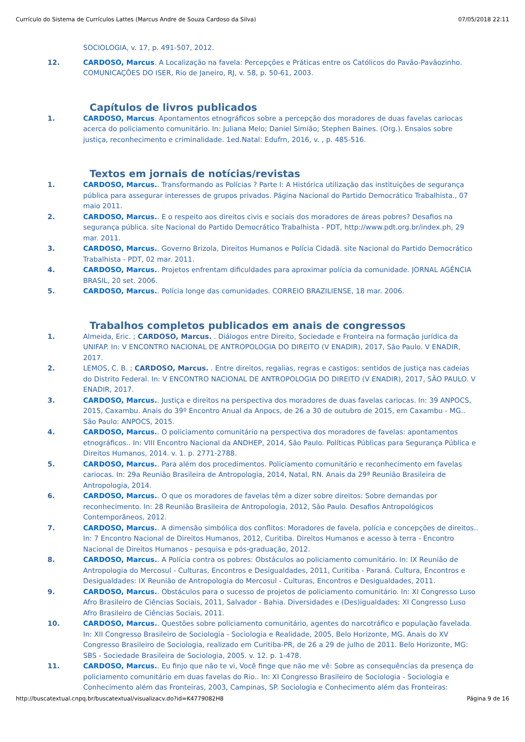Currículo do Sistema de Currículos Lattes (Marcus Andre de Souza Cardoso da Silva) 07/05/2018 22:11
SOCIOLOGIA, v. 17, p. 491-507, 2012.
12. CARDOSO, Marcus. A Localização na favela: Percepções e Práticas entre os Católicos do Pavão-Pavãozinho. COMUNICAÇÕES DO ISER, Rio de Janeiro, RJ, v. 58, p. 50-61, 2003.
Capítulos de livros publicados
1. CARDOSO, Marcus. Apontamentos etnográficos sobre a percepção dos moradores de duas favelas cariocas acerca do policiamento comunitário. In: Juliana Melo; Daniel Simião; Stephen Baines. (Org.). Ensaios sobre justiça, reconhecimento e criminalidade. 1ed.Natal: Edufrn, 2016, v. , p. 485-516.
Textos em jornais de notícias/revistas
1. CARDOSO, Marcus.. Transformando as Polícias ? Parte I: A Histórica utilização das instituições de segurança pública para assegurar interesses de grupos privados. Página Nacional do Partido Democrático Trabalhista., 07 maio 2011.
2. CARDOSO, Marcus.. E o respeito aos direitos civis e sociais dos moradores de áreas pobres? Desafios na segurança pública. site Nacional do Partido Democrático Trabalhista - PDT, http://www.pdt.org.br/index.ph, 29 mar. 2011.
3. CARDOSO, Marcus.. Governo Brizola, Direitos Humanos e Polícia Cidadã. site Nacional do Partido Democrático Trabalhista - PDT, 02 mar. 2011.
4. CARDOSO, Marcus.. Projetos enfrentam dificuldades para aproximar polícia da comunidade. JORNAL AGÊNCIA BRASIL, 20 set. 2006.
5. CARDOSO, Marcus.. Polícia longe das comunidades. CORREIO BRAZILIENSE, 18 mar. 2006.
Trabalhos completos publicados em anais de congressos
1. Almeida, Eric. ; CARDOSO, Marcus. . Diálogos entre Direito, Sociedade e Fronteira na formação jurídica da UNIFAP. In: V ENCONTRO NACIONAL DE ANTROPOLOGIA DO DIREITO (V ENADIR), 2017, São Paulo. V ENADIR, 2017.
2. LEMOS, C. B. ; CARDOSO, Marcus. . Entre direitos, regalias, regras e castigos: sentidos de justiça nas cadeias do Distrito Federal. In: V ENCONTRO NACIONAL DE ANTROPOLOGIA DO DIREITO (V ENADIR), 2017, SÃO PAULO. V ENADIR, 2017.
3. CARDOSO, Marcus.. Justiça e direitos na perspectiva dos moradores de duas favelas cariocas. In: 39 ANPOCS, 2015, Caxambu. Anais do 39º Encontro Anual da Anpocs, de 26 a 30 de outubro de 2015, em Caxambu - MG.. São Paulo: ANPOCS, 2015.
4. CARDOSO, Marcus.. O policiamento comunitário na perspectiva dos moradores de favelas: apontamentos etnográficos.. In: VIII Encontro Nacional da ANDHEP, 2014, São Paulo. Políticas Públicas para Segurança Pública e Direitos Humanos, 2014. v. 1. p. 2771-2788.
5. CARDOSO, Marcus.. Para além dos procedimentos. Policiamento comunitário e reconhecimento em favelas cariocas. In: 29a Reunião Brasileira de Antropologia, 2014, Natal, RN. Anais da 29ª Reunião Brasileira de Antropologia, 2014.
6. CARDOSO, Marcus.. O que os moradores de favelas têm a dizer sobre direitos: Sobre demandas por reconhecimento. In: 28 Reunião Brasileira de Antropologia, 2012, São Paulo. Desafios Antropológicos Contemporâneos, 2012.
7. CARDOSO, Marcus.. A dimensão simbólica dos conflitos: Moradores de favela, polícia e concepções de direitos.. In: 7 Encontro Nacional de Direitos Humanos, 2012, Curitiba. Direitos Humanos e acesso à terra - Encontro Nacional de Direitos Humanos - pesquisa e pós-graduação, 2012.
8. CARDOSO, Marcus.. A Polícia contra os pobres: Obstáculos ao policiamento comunitário. In: IX Reunião de Antropologia do Mercosul - Culturas, Encontros e Desigualdades, 2011, Curitiba - Paraná. Cultura, Encontros e Desigualdades: IX Reunião de Antropologia do Mercosul - Culturas, Encontros e Desigualdades, 2011.
9. CARDOSO, Marcus.. Obstáculos para o sucesso de projetos de policiamento comunitário. In: XI Congresso Luso Afro Brasileiro de Ciências Sociais, 2011, Salvador - Bahia. Diversidades e (Des)igualdades: XI Congresso Luso Afro Brasileiro de Ciências Sociais, 2011.
10. CARDOSO, Marcus.. Questões sobre policiamento comunitário, agentes do narcotráfico e população favelada. In: XII Congresso Brasileiro de Sociologia - Sociologia e Realidade, 2005, Belo Horizonte, MG. Anais do XV Congresso Brasileiro de Sociologia, realizado em Curitiba-PR, de 26 a 29 de julho de 2011. Belo Horizonte, MG: SBS - Sociedade Brasileira de Sociologia, 2005. v. 12. p. 1-478.
11. CARDOSO, Marcus.. Eu finjo que não te vi, Você finge que não me vê: Sobre as consequências da presença do policiamento comunitário em duas favelas do Rio.. In: XI Congresso Brasileiro de Sociologia - Sociologia e Conhecimento além das Fronteiras, 2003, Campinas, SP. Sociologia e Conhecimento além das Fronteiras:
http://buscatextual.cnpq.br/buscatextual/visualizacv.do?id=K4779082H8 Página 9 de 16